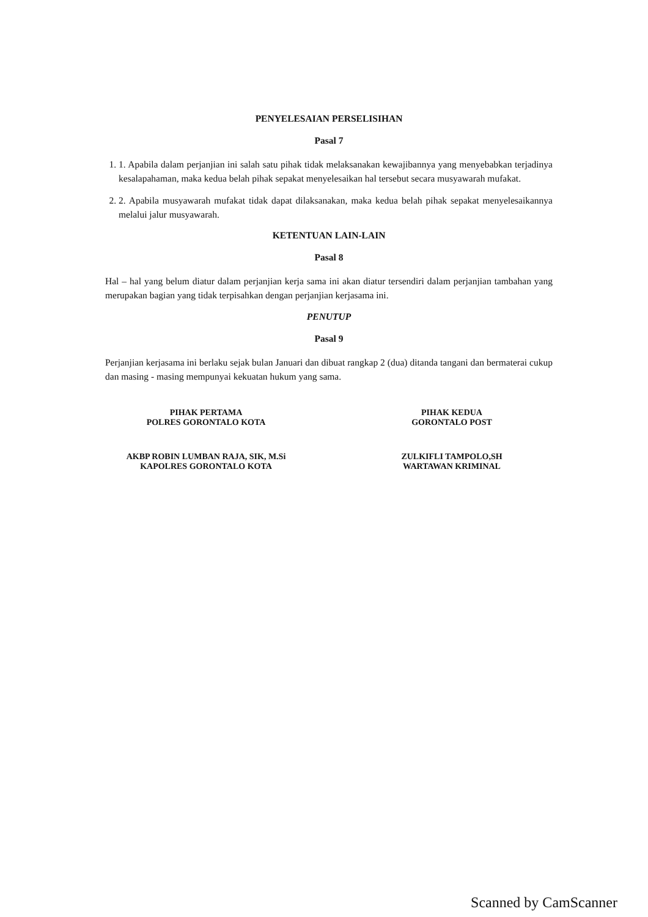PENYELESAIAN PERSELISIHAN
Pasal 7
1. 1. Apabila dalam perjanjian ini salah satu pihak tidak melaksanakan kewajibannya yang menyebabkan terjadinya kesalapahaman, maka kedua belah pihak sepakat menyelesaikan hal tersebut secara musyawarah mufakat.
2. 2. Apabila musyawarah mufakat tidak dapat dilaksanakan, maka kedua belah pihak sepakat menyelesaikannya melalui jalur musyawarah.
KETENTUAN LAIN-LAIN
Pasal 8
Hal – hal yang belum diatur dalam perjanjian kerja sama ini akan diatur tersendiri dalam perjanjian tambahan yang merupakan bagian yang tidak terpisahkan dengan perjanjian kerjasama ini.
PENUTUP
Pasal 9
Perjanjian kerjasama ini berlaku sejak bulan Januari dan dibuat rangkap 2 (dua) ditanda tangani dan bermaterai cukup dan masing - masing mempunyai kekuatan hukum yang sama.
PIHAK PERTAMA
POLRES GORONTALO KOTA
AKBP ROBIN LUMBAN RAJA, SIK, M.Si
KAPOLRES GORONTALO KOTA
PIHAK KEDUA
GORONTALO POST
ZULKIFLI TAMPOLO,SH
WARTAWAN KRIMINAL
Scanned by CamScanner